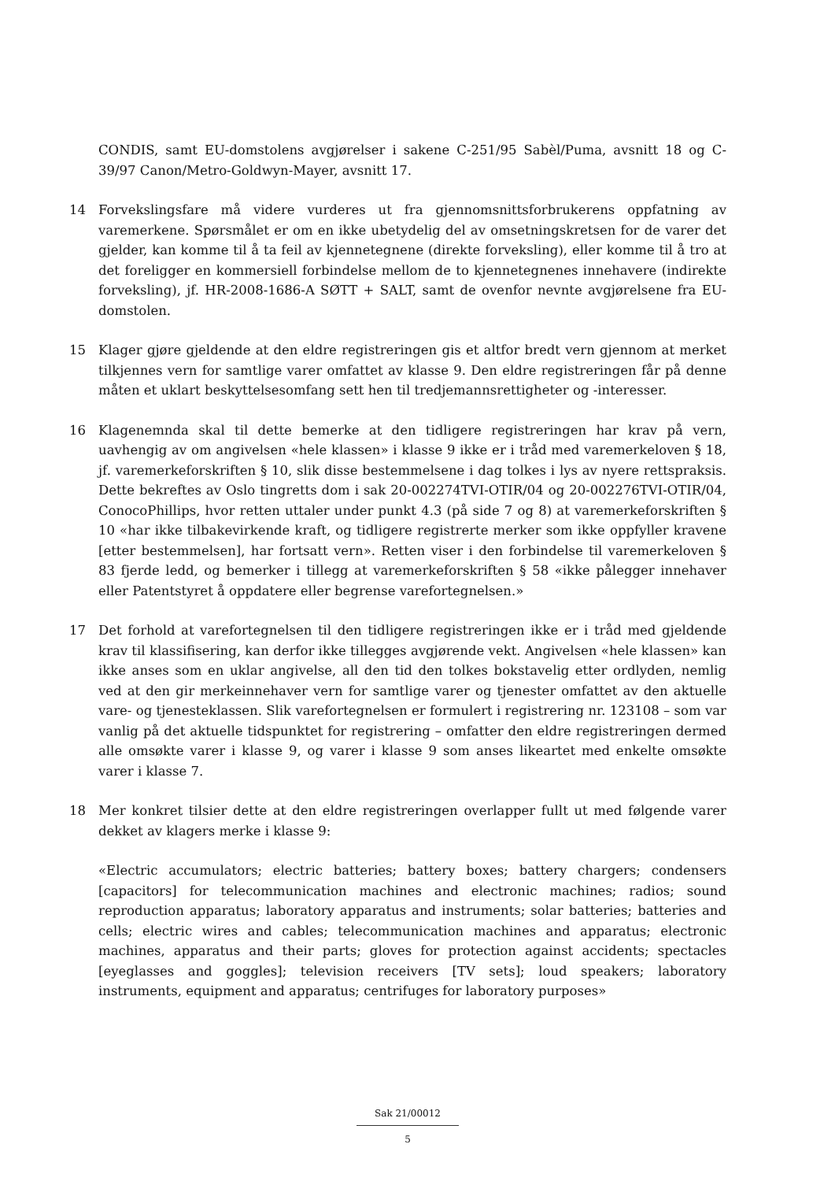CONDIS, samt EU-domstolens avgjørelser i sakene C-251/95 Sabèl/Puma, avsnitt 18 og C-39/97 Canon/Metro-Goldwyn-Mayer, avsnitt 17.
14 Forvekslingsfare må videre vurderes ut fra gjennomsnittsforbrukerens oppfatning av varemerkene. Spørsmålet er om en ikke ubetydelig del av omsetningskretsen for de varer det gjelder, kan komme til å ta feil av kjennetegnene (direkte forveksling), eller komme til å tro at det foreligger en kommersiell forbindelse mellom de to kjennetegnenes innehavere (indirekte forveksling), jf. HR-2008-1686-A SØTT + SALT, samt de ovenfor nevnte avgjørelsene fra EU-domstolen.
15 Klager gjøre gjeldende at den eldre registreringen gis et altfor bredt vern gjennom at merket tilkjennes vern for samtlige varer omfattet av klasse 9. Den eldre registreringen får på denne måten et uklart beskyttelsesomfang sett hen til tredjemannsrettigheter og -interesser.
16 Klagenemnda skal til dette bemerke at den tidligere registreringen har krav på vern, uavhengig av om angivelsen «hele klassen» i klasse 9 ikke er i tråd med varemerkeloven § 18, jf. varemerkeforskriften § 10, slik disse bestemmelsene i dag tolkes i lys av nyere rettspraksis. Dette bekreftes av Oslo tingretts dom i sak 20-002274TVI-OTIR/04 og 20-002276TVI-OTIR/04, ConocoPhillips, hvor retten uttaler under punkt 4.3 (på side 7 og 8) at varemerkeforskriften § 10 «har ikke tilbakevirkende kraft, og tidligere registrerte merker som ikke oppfyller kravene [etter bestemmelsen], har fortsatt vern». Retten viser i den forbindelse til varemerkeloven § 83 fjerde ledd, og bemerker i tillegg at varemerkeforskriften § 58 «ikke pålegger innehaver eller Patentstyret å oppdatere eller begrense varefortegnelsen.»
17 Det forhold at varefortegnelsen til den tidligere registreringen ikke er i tråd med gjeldende krav til klassifisering, kan derfor ikke tillegges avgjørende vekt. Angivelsen «hele klassen» kan ikke anses som en uklar angivelse, all den tid den tolkes bokstavelig etter ordlyden, nemlig ved at den gir merkeinnehaver vern for samtlige varer og tjenester omfattet av den aktuelle vare- og tjenesteklassen. Slik varefortegnelsen er formulert i registrering nr. 123108 – som var vanlig på det aktuelle tidspunktet for registrering – omfatter den eldre registreringen dermed alle omsøkte varer i klasse 9, og varer i klasse 9 som anses likeartet med enkelte omsøkte varer i klasse 7.
18 Mer konkret tilsier dette at den eldre registreringen overlapper fullt ut med følgende varer dekket av klagers merke i klasse 9:
«Electric accumulators; electric batteries; battery boxes; battery chargers; condensers [capacitors] for telecommunication machines and electronic machines; radios; sound reproduction apparatus; laboratory apparatus and instruments; solar batteries; batteries and cells; electric wires and cables; telecommunication machines and apparatus; electronic machines, apparatus and their parts; gloves for protection against accidents; spectacles [eyeglasses and goggles]; television receivers [TV sets]; loud speakers; laboratory instruments, equipment and apparatus; centrifuges for laboratory purposes»
Sak 21/00012
5